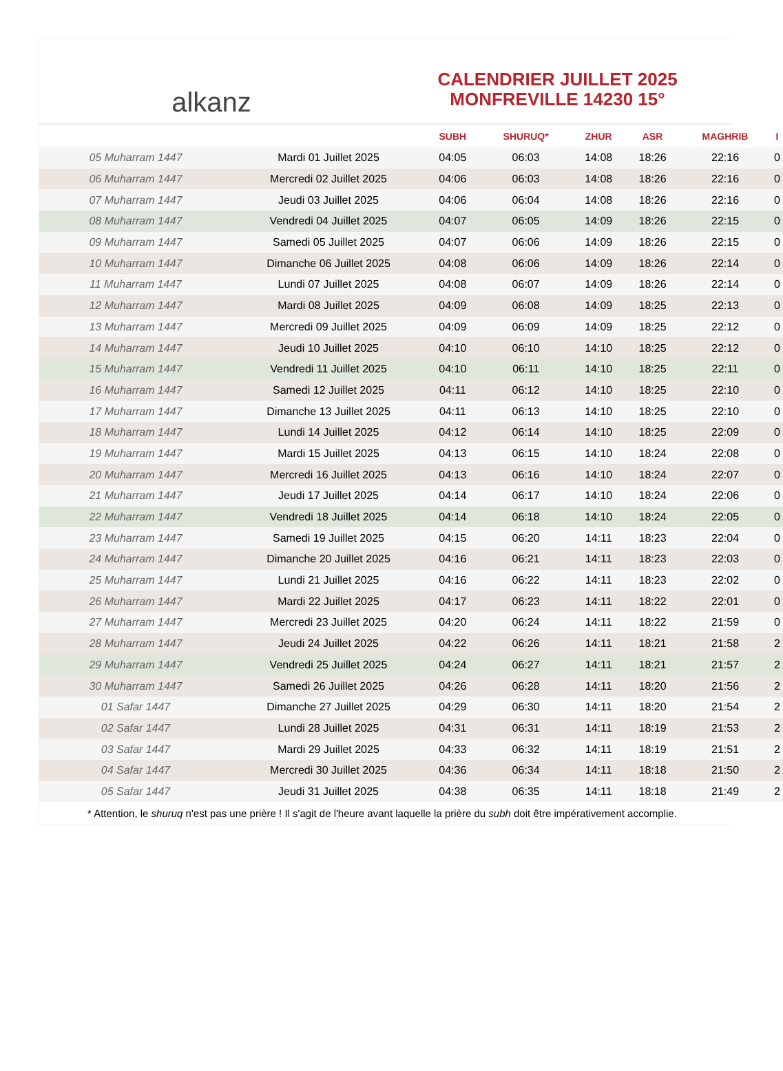alkanz
CALENDRIER JUILLET 2025
MONFREVILLE 14230 15°
| | | SUBH | SHURUQ* | ZHUR | ASR | MAGHRIB | I |
| --- | --- | --- | --- | --- | --- | --- | --- |
| 05 Muharram 1447 | Mardi 01 Juillet 2025 | 04:05 | 06:03 | 14:08 | 18:26 | 22:16 | 0 |
| 06 Muharram 1447 | Mercredi 02 Juillet 2025 | 04:06 | 06:03 | 14:08 | 18:26 | 22:16 | 0 |
| 07 Muharram 1447 | Jeudi 03 Juillet 2025 | 04:06 | 06:04 | 14:08 | 18:26 | 22:16 | 0 |
| 08 Muharram 1447 | Vendredi 04 Juillet 2025 | 04:07 | 06:05 | 14:09 | 18:26 | 22:15 | 0 |
| 09 Muharram 1447 | Samedi 05 Juillet 2025 | 04:07 | 06:06 | 14:09 | 18:26 | 22:15 | 0 |
| 10 Muharram 1447 | Dimanche 06 Juillet 2025 | 04:08 | 06:06 | 14:09 | 18:26 | 22:14 | 0 |
| 11 Muharram 1447 | Lundi 07 Juillet 2025 | 04:08 | 06:07 | 14:09 | 18:26 | 22:14 | 0 |
| 12 Muharram 1447 | Mardi 08 Juillet 2025 | 04:09 | 06:08 | 14:09 | 18:25 | 22:13 | 0 |
| 13 Muharram 1447 | Mercredi 09 Juillet 2025 | 04:09 | 06:09 | 14:09 | 18:25 | 22:12 | 0 |
| 14 Muharram 1447 | Jeudi 10 Juillet 2025 | 04:10 | 06:10 | 14:10 | 18:25 | 22:12 | 0 |
| 15 Muharram 1447 | Vendredi 11 Juillet 2025 | 04:10 | 06:11 | 14:10 | 18:25 | 22:11 | 0 |
| 16 Muharram 1447 | Samedi 12 Juillet 2025 | 04:11 | 06:12 | 14:10 | 18:25 | 22:10 | 0 |
| 17 Muharram 1447 | Dimanche 13 Juillet 2025 | 04:11 | 06:13 | 14:10 | 18:25 | 22:10 | 0 |
| 18 Muharram 1447 | Lundi 14 Juillet 2025 | 04:12 | 06:14 | 14:10 | 18:25 | 22:09 | 0 |
| 19 Muharram 1447 | Mardi 15 Juillet 2025 | 04:13 | 06:15 | 14:10 | 18:24 | 22:08 | 0 |
| 20 Muharram 1447 | Mercredi 16 Juillet 2025 | 04:13 | 06:16 | 14:10 | 18:24 | 22:07 | 0 |
| 21 Muharram 1447 | Jeudi 17 Juillet 2025 | 04:14 | 06:17 | 14:10 | 18:24 | 22:06 | 0 |
| 22 Muharram 1447 | Vendredi 18 Juillet 2025 | 04:14 | 06:18 | 14:10 | 18:24 | 22:05 | 0 |
| 23 Muharram 1447 | Samedi 19 Juillet 2025 | 04:15 | 06:20 | 14:11 | 18:23 | 22:04 | 0 |
| 24 Muharram 1447 | Dimanche 20 Juillet 2025 | 04:16 | 06:21 | 14:11 | 18:23 | 22:03 | 0 |
| 25 Muharram 1447 | Lundi 21 Juillet 2025 | 04:16 | 06:22 | 14:11 | 18:23 | 22:02 | 0 |
| 26 Muharram 1447 | Mardi 22 Juillet 2025 | 04:17 | 06:23 | 14:11 | 18:22 | 22:01 | 0 |
| 27 Muharram 1447 | Mercredi 23 Juillet 2025 | 04:20 | 06:24 | 14:11 | 18:22 | 21:59 | 0 |
| 28 Muharram 1447 | Jeudi 24 Juillet 2025 | 04:22 | 06:26 | 14:11 | 18:21 | 21:58 | 2 |
| 29 Muharram 1447 | Vendredi 25 Juillet 2025 | 04:24 | 06:27 | 14:11 | 18:21 | 21:57 | 2 |
| 30 Muharram 1447 | Samedi 26 Juillet 2025 | 04:26 | 06:28 | 14:11 | 18:20 | 21:56 | 2 |
| 01 Safar 1447 | Dimanche 27 Juillet 2025 | 04:29 | 06:30 | 14:11 | 18:20 | 21:54 | 2 |
| 02 Safar 1447 | Lundi 28 Juillet 2025 | 04:31 | 06:31 | 14:11 | 18:19 | 21:53 | 2 |
| 03 Safar 1447 | Mardi 29 Juillet 2025 | 04:33 | 06:32 | 14:11 | 18:19 | 21:51 | 2 |
| 04 Safar 1447 | Mercredi 30 Juillet 2025 | 04:36 | 06:34 | 14:11 | 18:18 | 21:50 | 2 |
| 05 Safar 1447 | Jeudi 31 Juillet 2025 | 04:38 | 06:35 | 14:11 | 18:18 | 21:49 | 2 |
* Attention, le shuruq n'est pas une prière ! Il s'agit de l'heure avant laquelle la prière du subh doit être impérativement accomplie.